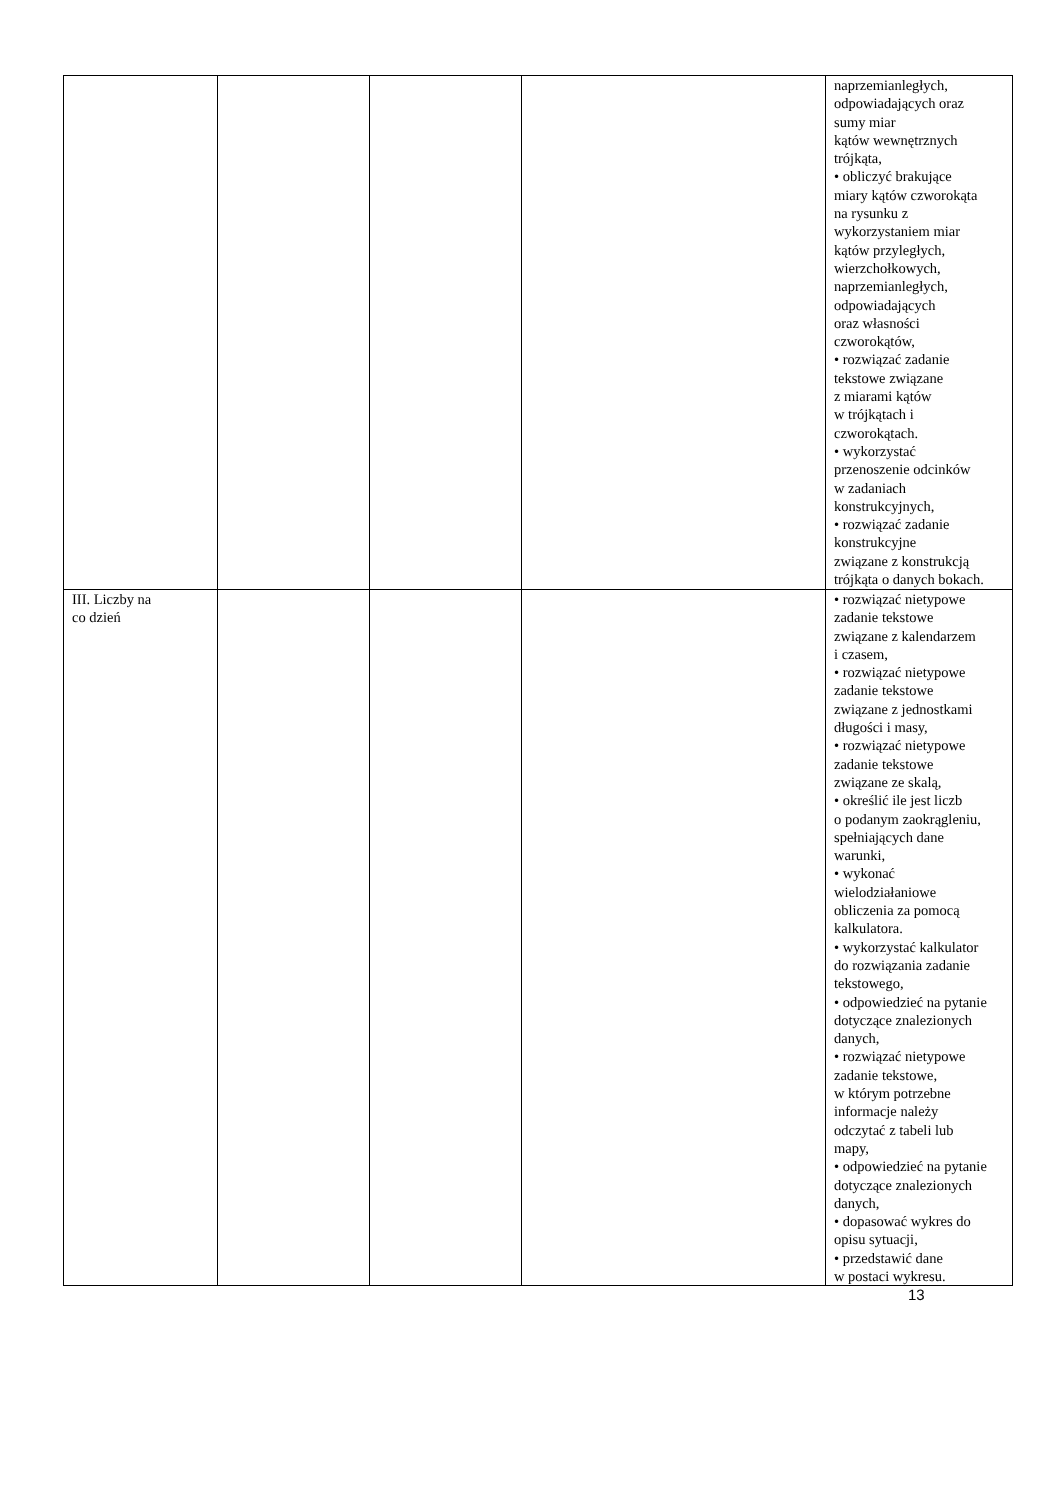| | | | | naprzemianległych, odpowiadających oraz sumy miar kątów wewnętrznych trójkąta, • obliczyć brakujące miary kątów czworokąta na rysunku z wykorzystaniem miar kątów przyległych, wierzchołkowych, naprzemianległych, odpowiadających oraz własności czworokątów, • rozwiązać zadanie tekstowe związane z miarami kątów w trójkątach i czworokątach. • wykorzystać przenoszenie odcinków w zadaniach konstrukcyjnych, • rozwiązać zadanie konstrukcyjne związane z konstrukcją trójkąta o danych bokach. |
| III. Liczby na co dzień | | | | • rozwiązać nietypowe zadanie tekstowe związane z kalendarzem i czasem, • rozwiązać nietypowe zadanie tekstowe związane z jednostkami długości i masy, • rozwiązać nietypowe zadanie tekstowe związane ze skalą, • określić ile jest liczb o podanym zaokrągleniu, spełniających dane warunki, • wykonać wielodziałaniowe obliczenia za pomocą kalkulatora. • wykorzystać kalkulator do rozwiązania zadanie tekstowego, • odpowiedzieć na pytanie dotyczące znalezionych danych, • rozwiązać nietypowe zadanie tekstowe, w którym potrzebne informacje należy odczytać z tabeli lub mapy, • odpowiedzieć na pytanie dotyczące znalezionych danych, • dopasować wykres do opisu sytuacji, • przedstawić dane w postaci wykresu. |
13